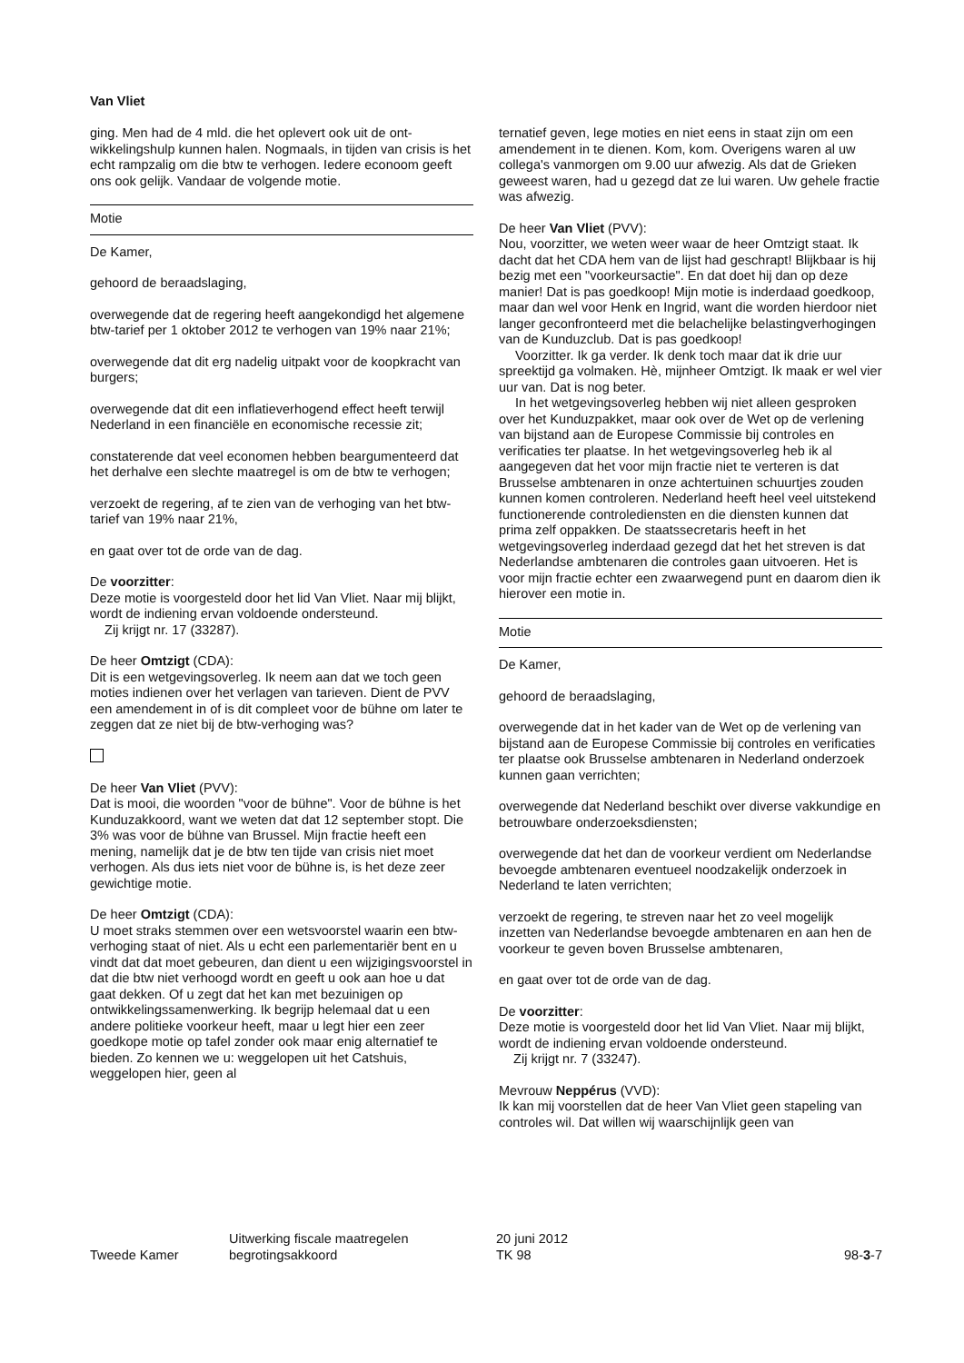Van Vliet
ging. Men had de 4 mld. die het oplevert ook uit de ont­wikkelingshulp kunnen halen. Nogmaals, in tijden van cri­sis is het echt rampzalig om die btw te verhogen. Iedere econoom geeft ons ook gelijk. Vandaar de volgende mo­tie.
Motie
De Kamer,
gehoord de beraadslaging,
overwegende dat de regering heeft aangekondigd het al­gemene btw-tarief per 1 oktober 2012 te verhogen van 19% naar 21%;
overwegende dat dit erg nadelig uitpakt voor de koop­kracht van burgers;
overwegende dat dit een inflatieverhogend effect heeft terwijl Nederland in een financiële en economische reces­sie zit;
constaterende dat veel economen hebben beargumen­teerd dat het derhalve een slechte maatregel is om de btw te verhogen;
verzoekt de regering, af te zien van de verhoging van het btw-tarief van 19% naar 21%,
en gaat over tot de orde van de dag.
De voorzitter:
Deze motie is voorgesteld door het lid Van Vliet. Naar mij blijkt, wordt de indiening ervan voldoende ondersteund.
Zij krijgt nr. 17 (33287).
De heer Omtzigt (CDA):
Dit is een wetgevingsoverleg. Ik neem aan dat we toch geen moties indienen over het verlagen van tarieven. Dient de PVV een amendement in of is dit compleet voor de bühne om later te zeggen dat ze niet bij de btw-verho­ging was?
De heer Van Vliet (PVV):
Dat is mooi, die woorden "voor de bühne". Voor de bühne is het Kunduzakkoord, want we weten dat dat 12 septem­ber stopt. Die 3% was voor de bühne van Brussel. Mijn fractie heeft een mening, namelijk dat je de btw ten tijde van crisis niet moet verhogen. Als dus iets niet voor de bühne is, is het deze zeer gewichtige motie.
De heer Omtzigt (CDA):
U moet straks stemmen over een wetsvoorstel waarin een btw-verhoging staat of niet. Als u echt een parlementa­riër bent en u vindt dat dat moet gebeuren, dan dient u een wijzigingsvoorstel in dat die btw niet verhoogd wordt en geeft u ook aan hoe u dat gaat dekken. Of u zegt dat het kan met bezuinigen op ontwikkelingssamenwerking. Ik begrijp helemaal dat u een andere politieke voorkeur heeft, maar u legt hier een zeer goedkope motie op tafel zonder ook maar enig alternatief te bieden. Zo kennen we u: weggelopen uit het Catshuis, weggelopen hier, geen al­
ternatief geven, lege moties en niet eens in staat zijn om een amendement in te dienen. Kom, kom. Overigens wa­ren al uw collega's vanmorgen om 9.00 uur afwezig. Als dat de Grieken geweest waren, had u gezegd dat ze lui waren. Uw gehele fractie was afwezig.
De heer Van Vliet (PVV):
Nou, voorzitter, we weten weer waar de heer Omtzigt staat. Ik dacht dat het CDA hem van de lijst had ge­schrapt! Blijkbaar is hij bezig met een "voorkeursactie". En dat doet hij dan op deze manier! Dat is pas goedkoop! Mijn motie is inderdaad goedkoop, maar dan wel voor Henk en Ingrid, want die worden hierdoor niet langer ge­confronteerd met die belachelijke belastingverhogingen van de Kunduzclub. Dat is pas goedkoop!
Voorzitter. Ik ga verder. Ik denk toch maar dat ik drie uur spreektijd ga volmaken. Hè, mijnheer Omtzigt. Ik maak er wel vier uur van. Dat is nog beter.
In het wetgevingsoverleg hebben wij niet alleen ge­sproken over het Kunduzpakket, maar ook over de Wet op de verlening van bijstand aan de Europese Commissie bij controles en verificaties ter plaatse. In het wetgevings­overleg heb ik al aangegeven dat het voor mijn fractie niet te verteren is dat Brusselse ambtenaren in onze achtertui­nen schuurtjes zouden kunnen komen controleren. Neder­land heeft heel veel uitstekend functionerende controle­diensten en die diensten kunnen dat prima zelf oppakken. De staatssecretaris heeft in het wetgevingsoverleg inder­daad gezegd dat het het streven is dat Nederlandse amb­tenaren die controles gaan uitvoeren. Het is voor mijn fractie echter een zwaarwegend punt en daarom dien ik hierover een motie in.
Motie
De Kamer,
gehoord de beraadslaging,
overwegende dat in het kader van de Wet op de verlening van bijstand aan de Europese Commissie bij controles en verificaties ter plaatse ook Brusselse ambtenaren in Ne­derland onderzoek kunnen gaan verrichten;
overwegende dat Nederland beschikt over diverse vak­kundige en betrouwbare onderzoeksdiensten;
overwegende dat het dan de voorkeur verdient om Neder­landse bevoegde ambtenaren eventueel noodzakelijk on­derzoek in Nederland te laten verrichten;
verzoekt de regering, te streven naar het zo veel mogelijk inzetten van Nederlandse bevoegde ambtenaren en aan hen de voorkeur te geven boven Brusselse ambtenaren,
en gaat over tot de orde van de dag.
De voorzitter:
Deze motie is voorgesteld door het lid Van Vliet. Naar mij blijkt, wordt de indiening ervan voldoende ondersteund.
Zij krijgt nr. 7 (33247).
Mevrouw Neppérus (VVD):
Ik kan mij voorstellen dat de heer Van Vliet geen stapeling van controles wil. Dat willen wij waarschijnlijk geen van
Tweede Kamer
Uitwerking fiscale maatregelen
begrotingsakkoord
20 juni 2012
TK 98
98-3-7